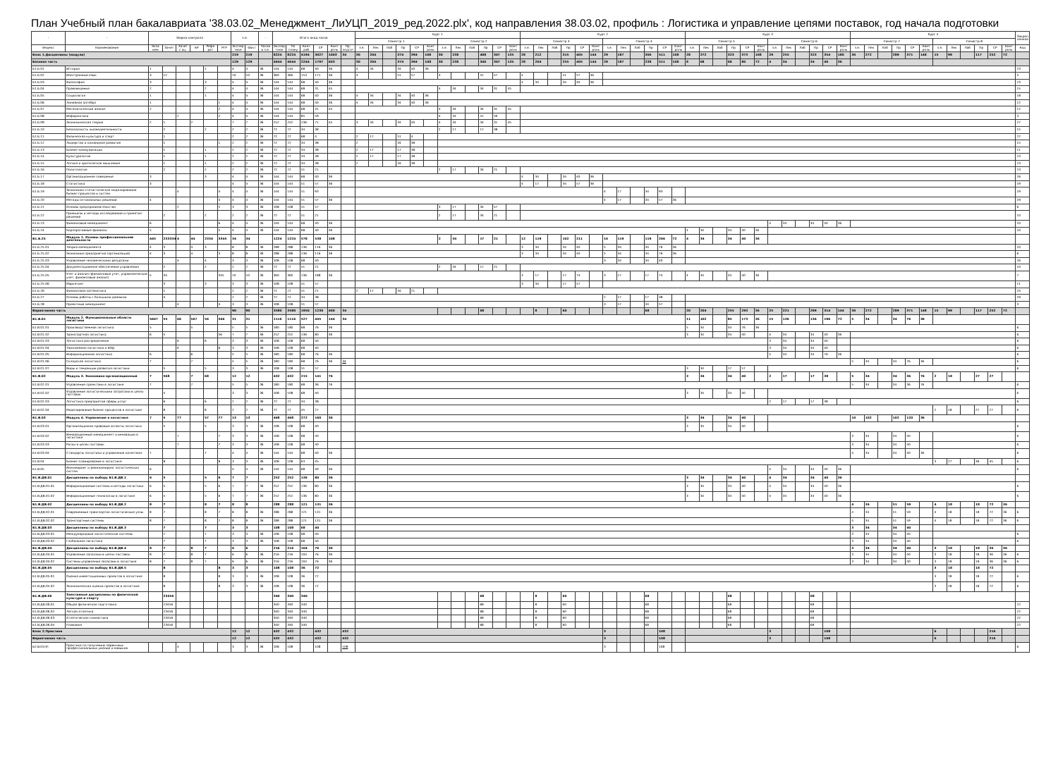План Учебный план бакалавриата '38.03.02_Менеджмент_ЛиУЦП_2019_ред.2022.plx', код направления 38.03.02, профиль : Логистика и управление цепями поставок, год начала подготовки
| - | - | Форма контроля | | | | | | з.е. | | - | Итого акад.часов | | | | | | Курс 1 | | | | | | | | | | | | Курс 2 | | | | | | | | | | | | Курс 3 | | | | | | | | | | | | Курс 4 | | | | | | | | | | | | Закреп ленная |
| --- | --- | --- | --- | --- | --- | --- | --- | --- | --- | --- | --- | --- | --- | --- | --- | --- | --- | --- | --- | --- | --- | --- | --- | --- | --- | --- | --- | --- | --- | --- | --- | --- | --- | --- | --- | --- | --- | --- | --- | --- | --- | --- | --- | --- | --- | --- | --- | --- | --- | --- | --- | --- | --- | --- | --- | --- | --- | --- | --- | --- | --- | --- | --- | --- | --- |
| | | | | | | | | | | | | | | | | | Семестр 1 | | | | | | Семестр 2 | | | | | | Семестр 3 | | | | | | Семестр 4 | | | | | | Семестр 5 | | | | | | Семестр 6 | | | | | | Семестр 7 | | | | | | Семестр 8 | | | | | | |
| Индекс | Наименование | Экза мен | Зачет | Зачет с оц. | КР | Рефе рат | РГР | Экспер тное | Факт | Часов в з.е. | Экспер тное | По плану | Конт. раб. | СР | Конт роль | Пр. подгот | з.е. | Лек | Лаб | Пр | СР | Конт роль | з.е. | Лек | Лаб | Пр | СР | Конт роль | з.е. | Лек | Лаб | Пр | СР | Конт роль | з.е. | Лек | Лаб | Пр | СР | Конт роль | з.е. | Лек | Лаб | Пр | СР | Конт роль | з.е. | Лек | Лаб | Пр | СР | Конт роль | з.е. | Лек | Лаб | Пр | СР | Конт роль | з.е. | Лек | Лаб | Пр | СР | Конт роль | Код |
| Блок 1.Дисциплины (модули) | | | | | | | | 219 | 219 | | 8224 | 8224 | 4194 | 3027 | 1003 | 34 | 30 | 204 | | 374 | 394 | 108 | 30 | 238 | | 408 | 367 | 135 | 28 | 212 | | 315 | 405 | 144 | 29 | 187 | | 306 | 511 | 108 | 28 | 272 | | 323 | 373 | 108 | 29 | 255 | | 323 | 354 | 180 | 30 | 272 | | 289 | 371 | 148 | 15 | 99 | | 117 | 252 | 72 | |
| Базовая часть | | | | | | | | 129 | 129 | | 4644 | 4644 | 2244 | 1797 | 603 | | 30 | 204 | | 374 | 394 | 108 | 30 | 238 | | 340 | 367 | 135 | 28 | 204 | | 255 | 405 | 144 | 29 | 187 | | 238 | 511 | 108 | 8 | 68 | | 68 | 80 | 72 | 4 | 34 | | 34 | 40 | 36 | | | | | | | | | | | | | |
| Б1.Б.01 | История | 1 | | | | 1 | | 4 | 4 | 36 | 144 | 144 | 68 | 40 | 36 | | 4 | 34 | | 34 | 40 | 36 | | | | | | | | | | | | | | | | | | | | | | | | | | | | | | | | | | | | | | | | | | | 23 |
| Б1.Б.02 | Иностранный язык | 3 | 12 | | | | | 10 | 10 | 36 | 360 | 360 | 153 | 171 | 36 | | 3 | | | 51 | 57 | | 3 | | | 51 | 57 | | 4 | | | 51 | 57 | 36 | | | | | | | | | | | | | | | | | | | | | | | | | | | | | | | 5 |
| Б1.Б.03 | Философия | 3 | | | | 3 | | 4 | 4 | 36 | 144 | 144 | 68 | 40 | 36 | | | | | | | | | | | | | | 4 | 34 | | 34 | 40 | 36 | | | | | | | | | | | | | | | | | | | | | | | | | | | | | | | 23 |
| Б1.Б.04 | Правоведение | 2 | | | | 2 | | 4 | 4 | 36 | 144 | 144 | 68 | 31 | 45 | | | | | | | | 4 | 34 | | 34 | 31 | 45 | | | | | | | | | | | | | | | | | | | | | | | | | | | | | | | | | | | | | 15 |
| Б1.Б.05 | Социология | 1 | | | | 1 | | 4 | 4 | 36 | 144 | 144 | 68 | 40 | 36 | | 4 | 34 | | 34 | 40 | 36 | | | | | | | | | | | | | | | | | | | | | | | | | | | | | | | | | | | | | | | | | | | 18 |
| Б1.Б.06 | Линейная алгебра | 1 | | | | | 1 | 4 | 4 | 36 | 144 | 144 | 68 | 40 | 36 | | 4 | 34 | | 34 | 40 | 36 | | | | | | | | | | | | | | | | | | | | | | | | | | | | | | | | | | | | | | | | | | | 12 |
| Б1.Б.07 | Математический анализ | 2 | | | | | 2 | 4 | 4 | 36 | 144 | 144 | 68 | 31 | 45 | | | | | | | | 4 | 34 | | 34 | 31 | 45 | | | | | | | | | | | | | | | | | | | | | | | | | | | | | | | | | | | | | 12 |
| Б1.Б.08 | Информатика | | | 2 | | | 2 | 4 | 4 | 36 | 144 | 144 | 85 | 59 | | | | | | | | | 4 | 34 | | 51 | 59 | | | | | | | | | | | | | | | | | | | | | | | | | | | | | | | | | | | | | | 3 |
| Б1.Б.09 | Экономическая теория | 2 | 1 | | 2 | | | 7 | 7 | 36 | 252 | 252 | 136 | 71 | 45 | | 3 | 34 | | 34 | 40 | | 4 | 34 | | 34 | 31 | 45 | | | | | | | | | | | | | | | | | | | | | | | | | | | | | | | | | | | | | 27 |
| Б1.Б.10 | Безопасность жизнедеятельности | | 2 | | | 2 | | 2 | 2 | 36 | 72 | 72 | 34 | 38 | | | | | | | | | 2 | 17 | | 17 | 38 | | | | | | | | | | | | | | | | | | | | | | | | | | | | | | | | | | | | | | 15 |
| Б1.Б.11 | Физическая культура и спорт | | 1 | | | | | 2 | 2 | 36 | 72 | 72 | 68 | 4 | | | 2 | 17 | | 51 | 4 | | | | | | | | | | | | | | | | | | | | | | | | | | | | | | | | | | | | | | | | | | | | 22 |
| Б1.Б.12 | Лидерство и командное развитие | | 1 | | | | 1 | 2 | 2 | 36 | 72 | 72 | 34 | 38 | | | 2 | | | 34 | 38 | | | | | | | | | | | | | | | | | | | | | | | | | | | | | | | | | | | | | | | | | | | | 15 |
| Б1.Б.13 | Бизнес-коммуникации | | 1 | | | 1 | | 2 | 2 | 36 | 72 | 72 | 34 | 38 | | | 2 | 17 | | 17 | 38 | | | | | | | | | | | | | | | | | | | | | | | | | | | | | | | | | | | | | | | | | | | | 11 |
| Б1.Б.14 | Культурология | | 1 | | | 1 | | 2 | 2 | 36 | 72 | 72 | 34 | 38 | | | 2 | 17 | | 17 | 38 | | | | | | | | | | | | | | | | | | | | | | | | | | | | | | | | | | | | | | | | | | | | 23 |
| Б1.Б.15 | Логика и критическое мышление | | 1 | | | 1 | | 2 | 2 | 36 | 72 | 72 | 34 | 38 | | | 2 | | | 34 | 38 | | | | | | | | | | | | | | | | | | | | | | | | | | | | | | | | | | | | | | | | | | | | 23 |
| Б1.Б.16 | Политология | | 2 | | | 2 | | 2 | 2 | 36 | 72 | 72 | 51 | 21 | | | | | | | | | 2 | 17 | | 34 | 21 | | | | | | | | | | | | | | | | | | | | | | | | | | | | | | | | | | | | | | 23 |
| Б1.Б.17 | Организационное поведение | 3 | | | | 3 | | 4 | 4 | 36 | 144 | 144 | 68 | 40 | 36 | | | | | | | | | | | | | | 4 | 34 | | 34 | 40 | 36 | | | | | | | | | | | | | | | | | | | | | | | | | | | | | | | 26 |
| Б1.Б.18 | Статистика | 3 | | | | | | 4 | 4 | 36 | 144 | 144 | 51 | 57 | 36 | | | | | | | | | | | | | | 4 | 17 | | 34 | 57 | 36 | | | | | | | | | | | | | | | | | | | | | | | | | | | | | | | 19 |
| Б1.Б.19 | Экономико-статистическое моделирование бизнес-процессов и систем | | | 4 | | | 4 | 4 | 4 | 36 | 144 | 144 | 51 | 93 | | | | | | | | | | | | | | | | | | | | | 4 | 17 | | 34 | 93 | | | | | | | | | | | | | | | | | | | | | | | | | | 19 |
| Б1.Б.20 | Методы оптимальных решений | 4 | | | | | 4 | 4 | 4 | 36 | 144 | 144 | 51 | 57 | 36 | | | | | | | | | | | | | | | | | | | | 4 | 17 | | 34 | 57 | 36 | | | | | | | | | | | | | | | | | | | | | | | | | 19 |
| Б1.Б.21 | Основы предпринимательства | | | 2 | | | 2 | 3 | 3 | 36 | 108 | 108 | 51 | 57 | | | | | | | | | 3 | 17 | | 34 | 57 | | | | | | | | | | | | | | | | | | | | | | | | | | | | | | | | | | | | | | 6 |
| Б1.Б.22 | Принципы и методы исследований и принятия решений | | 2 | | | 2 | | 2 | 2 | 36 | 72 | 72 | 51 | 21 | | | | | | | | | 2 | 17 | | 34 | 21 | | | | | | | | | | | | | | | | | | | | | | | | | | | | | | | | | | | | | | 10 |
| Б1.Б.23 | Финансовый менеджмент | 6 | | | | | 6 | 4 | 4 | 36 | 144 | 144 | 68 | 40 | 36 | | | | | | | | | | | | | | | | | | | | | | | | | | | | | | | | 4 | 34 | | 34 | 40 | 36 | | | | | | | | | | | | | 10 |
| Б1.Б.24 | Корпоративные финансы | 5 | | | | | 5 | 4 | 4 | 36 | 144 | 144 | 68 | 40 | 36 | | | | | | | | | | | | | | | | | | | | | | | | | | 4 | 34 | | 34 | 40 | 36 | | | | | | | | | | | | | | | | | | | 10 |
| Б1.Б.25 | Модуль 1. Основы профессиональной деятельности | 445 | 233334 | 4 | 44 | 2334 | 3345 | 34 | 34 | | 1224 | 1224 | 578 | 538 | 108 | | | | | | | | 2 | 34 | | 17 | 21 | | 12 | 119 | | 102 | 211 | | 16 | 119 | | 119 | 266 | 72 | 4 | 34 | | 34 | 40 | 36 | | | | | | | | | | | | | | | | | | | |
| Б1.Б.25.01 | Теория менеджмента | 4 | 3 | | 4 | 3 | | 8 | 8 | 36 | 288 | 288 | 136 | 116 | 36 | | | | | | | | | | | | | | 3 | 34 | | 34 | 40 | | 5 | 34 | | 34 | 76 | 36 | | | | | | | | | | | | | | | | | | | | | | | | | 10 |
| Б1.Б.25.02 | Экономика предприятий (организаций) | 4 | 3 | | 4 | | 3 | 8 | 8 | 36 | 288 | 288 | 136 | 116 | 36 | | | | | | | | | | | | | | 3 | 34 | | 34 | 40 | | 5 | 34 | | 34 | 76 | 36 | | | | | | | | | | | | | | | | | | | | | | | | | 6 |
| Б1.Б.25.03 | Управление человеческими ресурсами | | | 4 | | 4 | | 3 | 3 | 36 | 108 | 108 | 68 | 40 | | | | | | | | | | | | | | | | | | | | | 3 | 34 | | 34 | 40 | | | | | | | | | | | | | | | | | | | | | | | | | | 26 |
| Б1.Б.25.04 | Документационное обеспечение управления | | 2 | | | 2 | | 2 | 2 | 36 | 72 | 72 | 51 | 21 | | | | | | | | | 2 | 34 | | 17 | 21 | | | | | | | | | | | | | | | | | | | | | | | | | | | | | | | | | | | | | | 10 |
| Б1.Б.25.05 | Учет и анализ (финансовый учет, управленческий учет, финансовый анализ) | 5 | 34 | | | | 345 | 10 | 10 | 36 | 360 | 360 | 136 | 188 | 36 | | | | | | | | | | | | | | 3 | 17 | | 17 | 74 | | 3 | 17 | | 17 | 74 | | 4 | 34 | | 34 | 40 | 36 | | | | | | | | | | | | | | | | | | | 7 |
| Б1.Б.25.06 | Маркетинг | | 3 | | | 3 | | 3 | 3 | 36 | 108 | 108 | 51 | 57 | | | | | | | | | | | | | | | 3 | 34 | | 17 | 57 | | | | | | | | | | | | | | | | | | | | | | | | | | | | | | | | 11 |
| Б1.Б.26 | Финансовая математика | | 1 | | | | | 2 | 2 | 36 | 72 | 72 | 51 | 21 | | | 2 | 17 | | 34 | 21 | | | | | | | | | | | | | | | | | | | | | | | | | | | | | | | | | | | | | | | | | | | | 24 |
| Б1.Б.27 | Основы работы с большими данными | | 4 | | | | | 2 | 2 | 36 | 72 | 72 | 34 | 38 | | | | | | | | | | | | | | | | | | | | | 2 | 17 | | 17 | 38 | | | | | | | | | | | | | | | | | | | | | | | | | | 19 |
| Б1.Б.28 | Проектный менеджмент | | | 4 | | | 4 | 3 | 3 | 36 | 108 | 108 | 51 | 57 | | | | | | | | | | | | | | | | | | | | | 3 | 17 | | 34 | 57 | | | | | | | | | | | | | | | | | | | | | | | | | | 3 |
| Вариативная часть | | | | | | | | 90 | 90 | | 3580 | 3580 | 1950 | 1230 | 400 | 34 | | | | | | | | | | 68 | | | | 8 | | 60 | | | | | | 68 | | | 20 | 204 | | 255 | 293 | 36 | 25 | 221 | | 289 | 314 | 144 | 30 | 272 | | 289 | 371 | 148 | 15 | 99 | | 117 | 252 | 72 | |
| Б1.В.01 | Модуль 2. Функциональные области логистики | 5667 | 55 | 66 | 567 | 56 | 566 | 31 | 31 | | 1116 | 1116 | 527 | 445 | 144 | 34 | | | | | | | | | | | | | | | | | | | | | | | | | 11 | 102 | | 85 | 173 | 36 | 15 | 136 | | 136 | 196 | 72 | 5 | 34 | | 34 | 76 | 36 | | | | | | | |
| Б1.В.01.01 | Производственная логистика | 5 | | | 5 | | | 5 | 5 | 36 | 180 | 180 | 68 | 76 | 36 | | | | | | | | | | | | | | | | | | | | | | | | | | 5 | 34 | | 34 | 76 | 36 | | | | | | | | | | | | | | | | | | | 6 |
| Б1.В.01.02 | Транспортная логистика | 6 | 5 | | | | 56 | 7 | 7 | 36 | 252 | 252 | 136 | 80 | 36 | | | | | | | | | | | | | | | | | | | | | | | | | | 3 | 34 | | 34 | 40 | | 4 | 34 | | 34 | 40 | 36 | | | | | | | | | | | | | 6 |
| Б1.В.01.03 | Логистика распределения | | | 6 | | 6 | | 3 | 3 | 36 | 108 | 108 | 68 | 40 | | | | | | | | | | | | | | | | | | | | | | | | | | | | | | | | | 3 | 34 | | 34 | 40 | | | | | | | | | | | | | | 6 |
| Б1.В.01.04 | Таможенная логистика и ВЭД | | | 6 | | | 6 | 3 | 3 | 36 | 108 | 108 | 68 | 40 | | | | | | | | | | | | | | | | | | | | | | | | | | | | | | | | | 3 | 34 | | 34 | 40 | | | | | | | | | | | | | | 6 |
| Б1.В.01.05 | Информационная логистика | 6 | | | 6 | | | 5 | 5 | 36 | 180 | 180 | 68 | 76 | 36 | | | | | | | | | | | | | | | | | | | | | | | | | | | | | | | | 5 | 34 | | 34 | 76 | 36 | | | | | | | | | | | | | 6 |
| Б1.В.01.06 | Складская логистика | 7 | | | 7 | | | 5 | 5 | 36 | 180 | 180 | 68 | 76 | 36 | 34 | | | | | | | | | | | | | | | | | | | | | | | | | | | | | | | | | | | | | 5 | 34 | | 34 | 76 | 36 | | | | | | | 6 |
| Б1.В.01.07 | Виды и тенденции развития логистики | | 5 | | | 5 | | 3 | 3 | 36 | 108 | 108 | 51 | 57 | | | | | | | | | | | | | | | | | | | | | | | | | | | 3 | 34 | | 17 | 57 | | | | | | | | | | | | | | | | | | | | 6 |
| Б1.В.02 | Модуль 3. Экономико-организационный | 7 | 568 | | 7 | 68 | | 12 | 12 | | 432 | 432 | 215 | 141 | 76 | | | | | | | | | | | | | | | | | | | | | | | | | | 3 | 34 | | 34 | 40 | | 2 | 17 | | 17 | 38 | | 5 | 34 | | 34 | 36 | 76 | 2 | 18 | | 27 | 27 | | |
| Б1.В.02.01 | Управление проектами в логистике | 7 | | | 7 | | | 5 | 5 | 36 | 180 | 180 | 68 | 36 | 76 | | | | | | | | | | | | | | | | | | | | | | | | | | | | | | | | | | | | | | 5 | 34 | | 34 | 36 | 76 | | | | | | | 6 |
| Б1.В.02.02 | Управление логистическими затратами в цепях поставок | | 5 | | | | | 3 | 3 | 36 | 108 | 108 | 68 | 40 | | | | | | | | | | | | | | | | | | | | | | | | | | | 3 | 34 | | 34 | 40 | | | | | | | | | | | | | | | | | | | | 6 |
| Б1.В.02.03 | Логистика предприятий сферы услуг | | 6 | | | 6 | | 2 | 2 | 36 | 72 | 72 | 34 | 38 | | | | | | | | | | | | | | | | | | | | | | | | | | | | | | | | | 2 | 17 | | 17 | 38 | | | | | | | | | | | | | | 6 |
| Б1.В.02.04 | Моделирование бизнес-процессов в логистике | | 8 | | | 8 | | 2 | 2 | 36 | 72 | 72 | 45 | 27 | | | | | | | | | | | | | | | | | | | | | | | | | | | | | | | | | | | | | | | | | | | | | 2 | 18 | | 27 | 27 | | 6 |
| Б1.В.03 | Модуль 4. Управление в логистике | 7 | 5 | 77 | | 57 | 77 | 13 | 13 | | 468 | 468 | 272 | 160 | 36 | | | | | | | | | | | | | | | | | | | | | | | | | | 3 | 34 | | 34 | 40 | | | | | | | | 10 | 102 | | 102 | 120 | 36 | | | | | | | |
| Б1.В.03.01 | Организационно-правовые аспекты логистики | | 5 | | | 5 | | 3 | 3 | 36 | 108 | 108 | 68 | 40 | | | | | | | | | | | | | | | | | | | | | | | | | | | 3 | 34 | | 34 | 40 | | | | | | | | | | | | | | | | | | | | 6 |
| Б1.В.03.02 | Инновационный менеджмент и инновации в логистике | | | 7 | | | 7 | 3 | 3 | 36 | 108 | 108 | 68 | 40 | | | | | | | | | | | | | | | | | | | | | | | | | | | | | | | | | | | | | | | 3 | 34 | | 34 | 40 | | | | | | | | 6 |
| Б1.В.03.03 | Риски в цепях поставок | | | 7 | | | 7 | 3 | 3 | 36 | 108 | 108 | 68 | 40 | | | | | | | | | | | | | | | | | | | | | | | | | | | | | | | | | | | | | | | 3 | 34 | | 34 | 40 | | | | | | | | 6 |
| Б1.В.03.04 | Стандарты логистики и управления качеством | 7 | | | | 7 | | 4 | 4 | 36 | 144 | 144 | 68 | 40 | 36 | | | | | | | | | | | | | | | | | | | | | | | | | | | | | | | | | | | | | | 4 | 34 | | 34 | 40 | 36 | | | | | | | 6 |
| Б1.В.04 | Бизнес-планирование в логистике | | 8 | | | | 8 | 3 | 3 | 36 | 108 | 108 | 63 | 45 | | | | | | | | | | | | | | | | | | | | | | | | | | | | | | | | | | | | | | | | | | | | | 3 | 27 | | 36 | 45 | | 6 |
| Б1.В.05 | Инжиниринг и реинжиниринг логистических систем | 6 | | | | | | 4 | 4 | 36 | 144 | 144 | 68 | 40 | 36 | | | | | | | | | | | | | | | | | | | | | | | | | | | | | | | | 4 | 34 | | 34 | 40 | 36 | | | | | | | | | | | | | 6 |
| Б1.В.ДВ.01 | Дисциплины по выбору Б1.В.ДВ.1 | 6 | 5 | | | 5 | 6 | 7 | 7 | | 252 | 252 | 136 | 80 | 36 | | | | | | | | | | | | | | | | | | | | | | | | | | 3 | 34 | | 34 | 40 | | 4 | 34 | | 34 | 40 | 36 | | | | | | | | | | | | | |
| Б1.В.ДВ.01.01 | Информационные системы и методы логистики | 6 | 5 | | | 5 | 6 | 7 | 7 | 36 | 252 | 252 | 136 | 80 | 36 | | | | | | | | | | | | | | | | | | | | | | | | | | 3 | 34 | | 34 | 40 | | 4 | 34 | | 34 | 40 | 36 | | | | | | | | | | | | | 6 |
| Б1.В.ДВ.01.02 | Информационные технологии в логистике | 6 | 5 | | | 5 | 6 | 7 | 7 | 36 | 252 | 252 | 136 | 80 | 36 | | | | | | | | | | | | | | | | | | | | | | | | | | 3 | 34 | | 34 | 40 | | 4 | 34 | | 34 | 40 | 36 | | | | | | | | | | | | | 6 |
| Б1.В.ДВ.02 | Дисциплины по выбору Б1.В.ДВ.2 | 8 | 7 | | | 8 | 7 | 8 | 8 | | 288 | 288 | 121 | 131 | 36 | | | | | | | | | | | | | | | | | | | | | | | | | | | | | | | | | | | | | | 4 | 34 | | 51 | 59 | | 4 | 18 | | 18 | 72 | 36 | |
| Б1.В.ДВ.02.01 | Современные транспортно-логистические узлы | 8 | 7 | | | 8 | 7 | 8 | 8 | 36 | 288 | 288 | 121 | 131 | 36 | | | | | | | | | | | | | | | | | | | | | | | | | | | | | | | | | | | | | | 4 | 34 | | 51 | 59 | | 4 | 18 | | 18 | 72 | 36 | 6 |
| Б1.В.ДВ.02.02 | Транспортные системы | 8 | 7 | | | 8 | 7 | 8 | 8 | 36 | 288 | 288 | 121 | 131 | 36 | | | | | | | | | | | | | | | | | | | | | | | | | | | | | | | | | | | | | | 4 | 34 | | 51 | 59 | | 4 | 18 | | 18 | 72 | 36 | 6 |
| Б1.В.ДВ.03 | Дисциплины по выбору Б1.В.ДВ.3 | | 7 | | | 7 | | 3 | 3 | | 108 | 108 | 68 | 40 | | | | | | | | | | | | | | | | | | | | | | | | | | | | | | | | | | | | | | | 3 | 34 | | 34 | 40 | | | | | | | | |
| Б1.В.ДВ.03.01 | Международные логистические системы | | 7 | | | 7 | | 3 | 3 | 36 | 108 | 108 | 68 | 40 | | | | | | | | | | | | | | | | | | | | | | | | | | | | | | | | | | | | | | | 3 | 34 | | 34 | 40 | | | | | | | | 6 |
| Б1.В.ДВ.03.02 | Глобальная логистика | | 7 | | | 7 | | 3 | 3 | 36 | 108 | 108 | 68 | 40 | | | | | | | | | | | | | | | | | | | | | | | | | | | | | | | | | | | | | | | 3 | 34 | | 34 | 40 | | | | | | | | 6 |
| Б1.В.ДВ.04 | Дисциплины по выбору Б1.В.ДВ.4 | 8 | 7 | | 8 | 7 | | 6 | 6 | | 216 | 216 | 104 | 76 | 36 | | | | | | | | | | | | | | | | | | | | | | | | | | | | | | | | | | | | | | 3 | 34 | | 34 | 40 | | 3 | 18 | | 18 | 36 | 36 | |
| Б1.В.ДВ.04.01 | Управление запасами в цепях поставок | 8 | 7 | | 8 | 7 | | 6 | 6 | 36 | 216 | 216 | 104 | 76 | 36 | | | | | | | | | | | | | | | | | | | | | | | | | | | | | | | | | | | | | | 3 | 34 | | 34 | 40 | | 3 | 18 | | 18 | 36 | 36 | 6 |
| Б1.В.ДВ.04.02 | Системы управления запасами в логистике | 8 | 7 | | 8 | 7 | | 6 | 6 | 36 | 216 | 216 | 104 | 76 | 36 | | | | | | | | | | | | | | | | | | | | | | | | | | | | | | | | | | | | | | 3 | 34 | | 34 | 40 | | 3 | 18 | | 18 | 36 | 36 | 6 |
| Б1.В.ДВ.05 | Дисциплины по выбору Б1.В.ДВ.5 | | 8 | | | | 8 | 3 | 3 | | 108 | 108 | 36 | 72 | | | | | | | | | | | | | | | | | | | | | | | | | | | | | | | | | | | | | | | | | | | | | 3 | 18 | | 18 | 72 | | |
| Б1.В.ДВ.05.01 | Оценка инвестиционных проектов в логистике | | 8 | | | | 8 | 3 | 3 | 36 | 108 | 108 | 36 | 72 | | | | | | | | | | | | | | | | | | | | | | | | | | | | | | | | | | | | | | | | | | | | | 3 | 18 | | 18 | 72 | | 6 |
| Б1.В.ДВ.05.02 | Экономическая оценка проектов в логистике | | 8 | | | | 8 | 3 | 3 | 36 | 108 | 108 | 36 | 72 | | | | | | | | | | | | | | | | | | | | | | | | | | | | | | | | | | | | | | | | | | | | | 3 | 18 | | 18 | 72 | | 6 |
| Б1.В.ДВ.06 | Элективные дисциплины по физической культуре и спорту | | 23456 | | | | | | | | 340 | 340 | 340 | | | | | | | | | | | | | 68 | | | | 8 | | 60 | | | | | | 68 | | | | | | 68 | | | | | | 68 | | | | | | | | | | | | | | | |
| Б1.В.ДВ.06.01 | Общая физическая подготовка | | 23456 | | | | | | | | 340 | 340 | 340 | | | | | | | | | | | | | 68 | | | | 8 | | 60 | | | | | | 68 | | | | | | 68 | | | | | | 68 | | | | | | | | | | | | | | | 22 |
| Б1.В.ДВ.06.02 | Легкая атлетика | | 23456 | | | | | | | | 340 | 340 | 340 | | | | | | | | | | | | | 68 | | | | 8 | | 60 | | | | | | 68 | | | | | | 68 | | | | | | 68 | | | | | | | | | | | | | | | 22 |
| Б1.В.ДВ.06.03 | Атлетическая гимнастика | | 23456 | | | | | | | | 340 | 340 | 340 | | | | | | | | | | | | | 68 | | | | 8 | | 60 | | | | | | 68 | | | | | | 68 | | | | | | 68 | | | | | | | | | | | | | | | 22 |
| Б1.В.ДВ.06.04 | Плавание | | 23456 | | | | | | | | 340 | 340 | 340 | | | | | | | | | | | | | 68 | | | | 8 | | 60 | | | | | | 68 | | | | | | 68 | | | | | | 68 | | | | | | | | | | | | | | | 22 |
| Блок 2.Практики | | | | | | | | 12 | 12 | | 432 | 432 | | 432 | | 432 | | | | | | | | | | | | | | | | | | | 3 | | | | 108 | | | | | | | | 3 | | | | 108 | | | | | | | | 6 | | | | 216 | | |
| Вариативная часть | | | | | | | | 12 | 12 | | 432 | 432 | | 432 | | 432 | | | | | | | | | | | | | | | | | | | 3 | | | | 108 | | | | | | | | 3 | | | | 108 | | | | | | | | 6 | | | | 216 | | |
| Б2.В.01(У) | Практика по получению первичных профессиональных умений и навыков | | | 4 | | | | 3 | 3 | 36 | 108 | 108 | | 108 | | 108 | | | | | | | | | | | | | | | | | | | 3 | | | | 108 | | | | | | | | | | | | | | | | | | | | | | | | | | 6 |